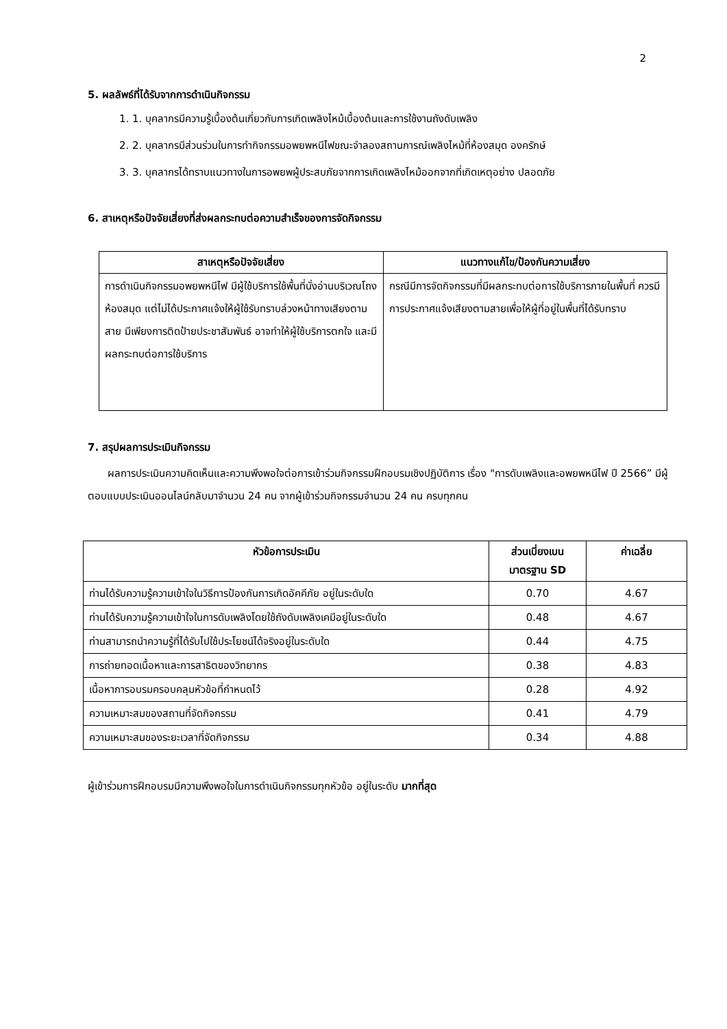2
5. ผลลัพธ์ที่ได้รับจากการดำเนินกิจกรรม
1. 1. บุคลากรมีความรู้เบื้องต้นเกี่ยวกับการเกิดเพลิงไหม้เบื้องต้นและการใช้งานถังดับเพลิง
2. 2. บุคลากรมีส่วนร่วมในการทำกิจกรรมอพยพหนีไฟขณะจำลองสถานการณ์เพลิงไหม้ที่ห้องสมุด องครักษ์
3. 3. บุคลากรได้ทราบแนวทางในการอพยพผู้ประสบภัยจากการเกิดเพลิงไหม้ออกจากที่เกิดเหตุอย่าง ปลอดภัย
6. สาเหตุหรือปัจจัยเสี่ยงที่ส่งผลกระทบต่อความสำเร็จของการจัดกิจกรรม
| สาเหตุหรือปัจจัยเสี่ยง | แนวทางแก้ไข/ป้องกันความเสี่ยง |
| --- | --- |
| การดำเนินกิจกรรมอพยพหนีไฟ มีผู้ใช้บริการใช้พื้นที่นั่งอ่านบริเวณโถงห้องสมุด แต่ไม่ได้ประกาศแจ้งให้ผู้ใช้รับทราบล่วงหน้าทางเสียงตามสาย มีเพียงการติดป้ายประชาสัมพันธ์ อาจทำให้ผู้ใช้บริการตกใจ และมีผลกระทบต่อการใช้บริการ | กรณีมีการจัดกิจกรรมที่มีผลกระทบต่อการใช้บริการภายในพื้นที่ ควรมีการประกาศแจ้งเสียงตามสายเพื่อให้ผู้ที่อยู่ในพื้นที่ได้รับทราบ |
7. สรุปผลการประเมินกิจกรรม
ผลการประเมินความคิดเห็นและความพึงพอใจต่อการเข้าร่วมกิจกรรมฝึกอบรมเชิงปฏิบัติการ เรื่อง "การดับเพลิงและอพยพหนีไฟ ปี 2566” มีผู้ตอบแบบประเมินออนไลน์กลับมาจำนวน 24 คน จากผู้เข้าร่วมกิจกรรมจำนวน 24 คน ครบทุกคน
| หัวข้อการประเมิน | ส่วนเบี่ยงเบน มาตรฐาน SD | ค่าเฉลี่ย |
| --- | --- | --- |
| ท่านได้รับความรู้ความเข้าใจในวิธีการป้องกันการเกิดอัคคีภัย อยู่ในระดับใด | 0.70 | 4.67 |
| ท่านได้รับความรู้ความเข้าใจในการดับเพลิงโดยใช้ถังดับเพลิงเคมีอยู่ในระดับใด | 0.48 | 4.67 |
| ท่านสามารถนำความรู้ที่ได้รับไปใช้ประโยชน์ได้จริงอยู่ในระดับใด | 0.44 | 4.75 |
| การถ่ายทอดเนื้อหาและการสาธิตของวิทยากร | 0.38 | 4.83 |
| เนื้อหาการอบรมครอบคลุมหัวข้อที่กำหนดไว้ | 0.28 | 4.92 |
| ความเหมาะสมของสถานที่จัดกิจกรรม | 0.41 | 4.79 |
| ความเหมาะสมของระยะเวลาที่จัดกิจกรรม | 0.34 | 4.88 |
ผู้เข้าร่วมการฝึกอบรมมีความพึงพอใจในการดำเนินกิจกรรมทุกหัวข้อ อยู่ในระดับ มากที่สุด